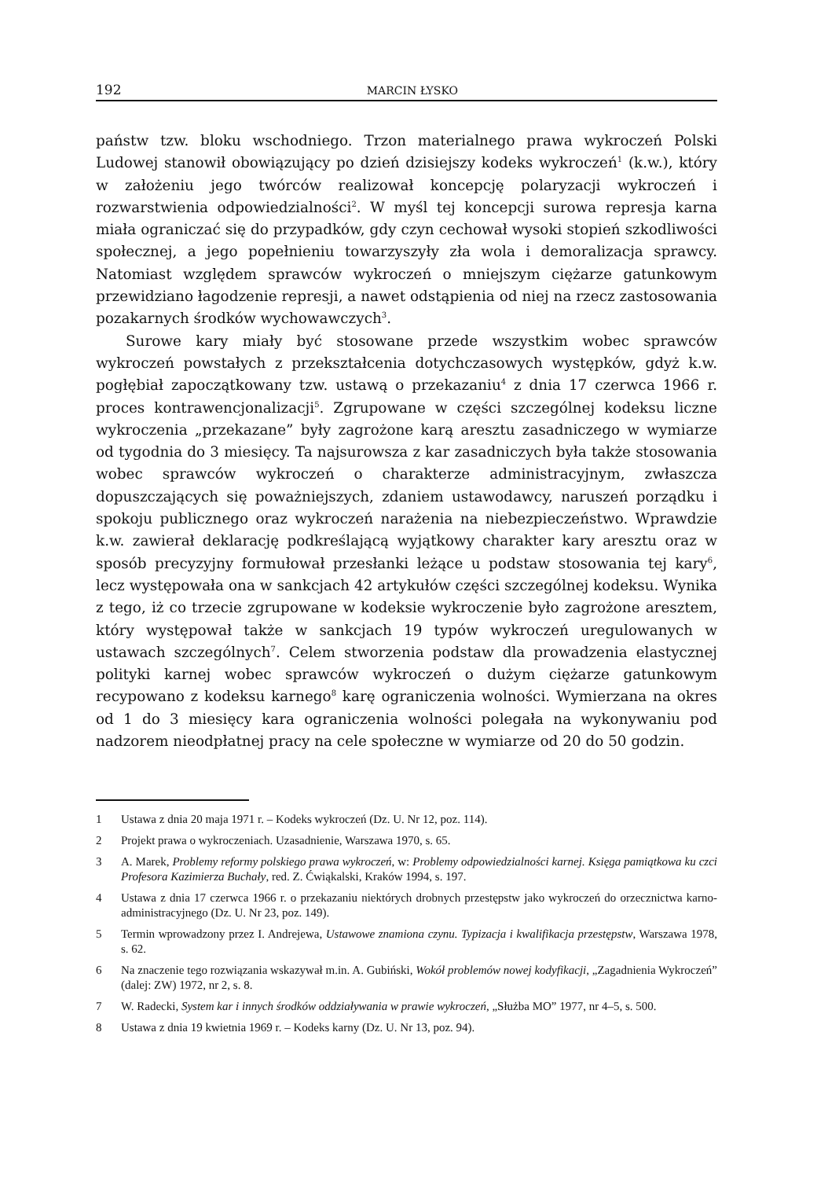192 MARCIN ŁYSKO
państw tzw. bloku wschodniego. Trzon materialnego prawa wykroczeń Polski Ludowej stanowił obowiązujący po dzień dzisiejszy kodeks wykroczeń<sup>1</sup> (k.w.), który w założeniu jego twórców realizował koncepcję polaryzacji wykroczeń i rozwarstwienia odpowiedzialności<sup>2</sup>. W myśl tej koncepcji surowa represja karna miała ograniczać się do przypadków, gdy czyn cechował wysoki stopień szkodliwości społecznej, a jego popełnieniu towarzyszyły zła wola i demoralizacja sprawcy. Natomiast względem sprawców wykroczeń o mniejszym ciężarze gatunkowym przewidziano łagodzenie represji, a nawet odstąpienia od niej na rzecz zastosowania pozakarnych środków wychowawczych<sup>3</sup>.
Surowe kary miały być stosowane przede wszystkim wobec sprawców wykroczeń powstałych z przekształcenia dotychczasowych występków, gdyż k.w. pogłębiał zapoczątkowany tzw. ustawą o przekazaniu<sup>4</sup> z dnia 17 czerwca 1966 r. proces kontrawencjonalizacji<sup>5</sup>. Zgrupowane w części szczególnej kodeksu liczne wykroczenia „przekazane” były zagrożone karą aresztu zasadniczego w wymiarze od tygodnia do 3 miesięcy. Ta najsurowsza z kar zasadniczych była także stosowania wobec sprawców wykroczeń o charakterze administracyjnym, zwłaszcza dopuszczających się poważniejszych, zdaniem ustawodawcy, naruszeń porządku i spokoju publicznego oraz wykroczeń narażenia na niebezpieczeństwo. Wprawdzie k.w. zawierał deklarację podkreślającą wyjątkowy charakter kary aresztu oraz w sposób precyzyjny formułował przesłanki leżące u podstaw stosowania tej kary<sup>6</sup>, lecz występowała ona w sankcjach 42 artykułów części szczególnej kodeksu. Wynika z tego, iż co trzecie zgrupowane w kodeksie wykroczenie było zagrożone aresztem, który występował także w sankcjach 19 typów wykroczeń uregulowanych w ustawach szczególnych<sup>7</sup>. Celem stworzenia podstaw dla prowadzenia elastycznej polityki karnej wobec sprawców wykroczeń o dużym ciężarze gatunkowym recypowano z kodeksu karnego<sup>8</sup> karę ograniczenia wolności. Wymierzana na okres od 1 do 3 miesięcy kara ograniczenia wolności polegała na wykonywaniu pod nadzorem nieodpłatnej pracy na cele społeczne w wymiarze od 20 do 50 godzin.
1 Ustawa z dnia 20 maja 1971 r. – Kodeks wykroczeń (Dz. U. Nr 12, poz. 114).
2 Projekt prawa o wykroczeniach. Uzasadnienie, Warszawa 1970, s. 65.
3 A. Marek, Problemy reformy polskiego prawa wykroczeń, w: Problemy odpowiedzialności karnej. Księga pamiątkowa ku czci Profesora Kazimierza Buchały, red. Z. Ćwiąkalski, Kraków 1994, s. 197.
4 Ustawa z dnia 17 czerwca 1966 r. o przekazaniu niektórych drobnych przestępstw jako wykroczeń do orzecznictwa karno-administracyjnego (Dz. U. Nr 23, poz. 149).
5 Termin wprowadzony przez I. Andrejewa, Ustawowe znamiona czynu. Typizacja i kwalifikacja przestępstw, Warszawa 1978, s. 62.
6 Na znaczenie tego rozwiązania wskazywał m.in. A. Gubiński, Wokół problemów nowej kodyfikacji, „Zagadnienia Wykroczeń” (dalej: ZW) 1972, nr 2, s. 8.
7 W. Radecki, System kar i innych środków oddziaływania w prawie wykroczeń, „Służba MO” 1977, nr 4–5, s. 500.
8 Ustawa z dnia 19 kwietnia 1969 r. – Kodeks karny (Dz. U. Nr 13, poz. 94).